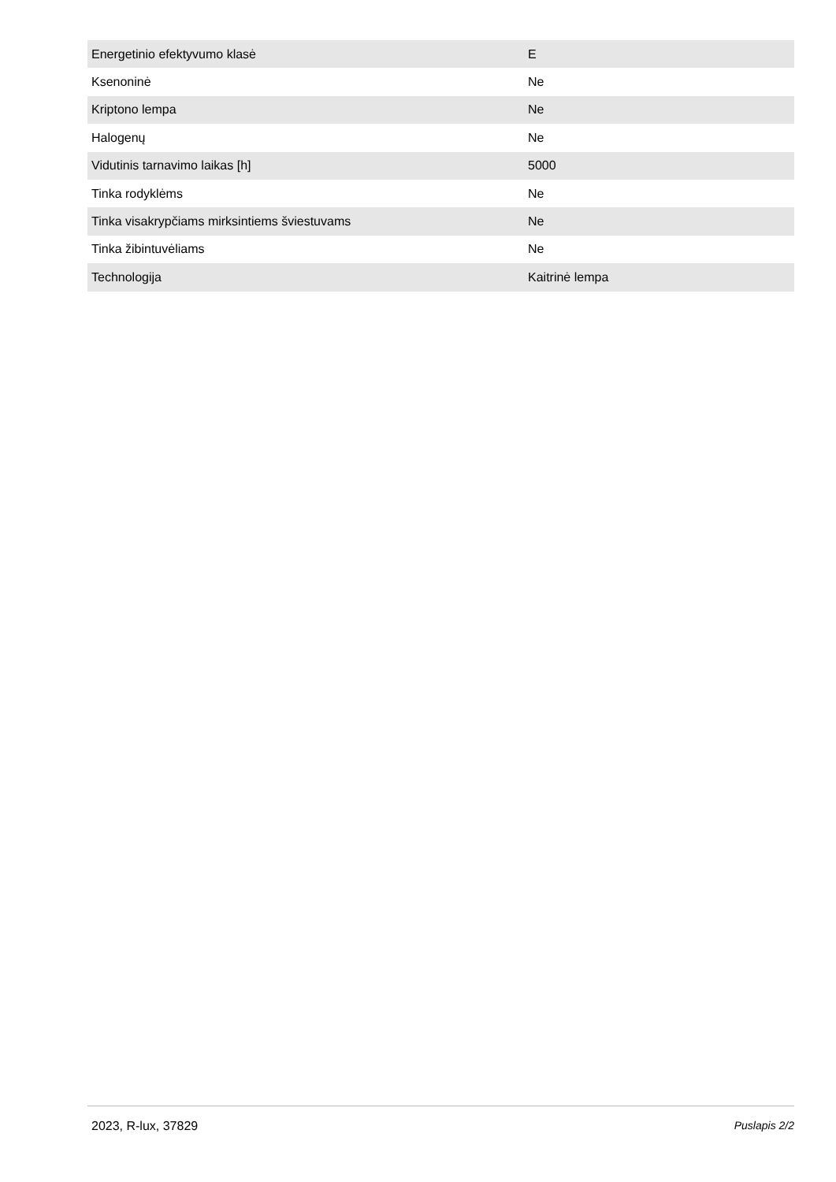| Energetinio efektyvumo klasė | E |
| Ksenoninė | Ne |
| Kriptono lempa | Ne |
| Halogenų | Ne |
| Vidutinis tarnavimo laikas [h] | 5000 |
| Tinka rodyklėms | Ne |
| Tinka visakrypčiams mirksintiems šviestuvams | Ne |
| Tinka žibintuvėliams | Ne |
| Technologija | Kaitrinė lempa |
2023, R-lux, 37829 Puslapis 2/2